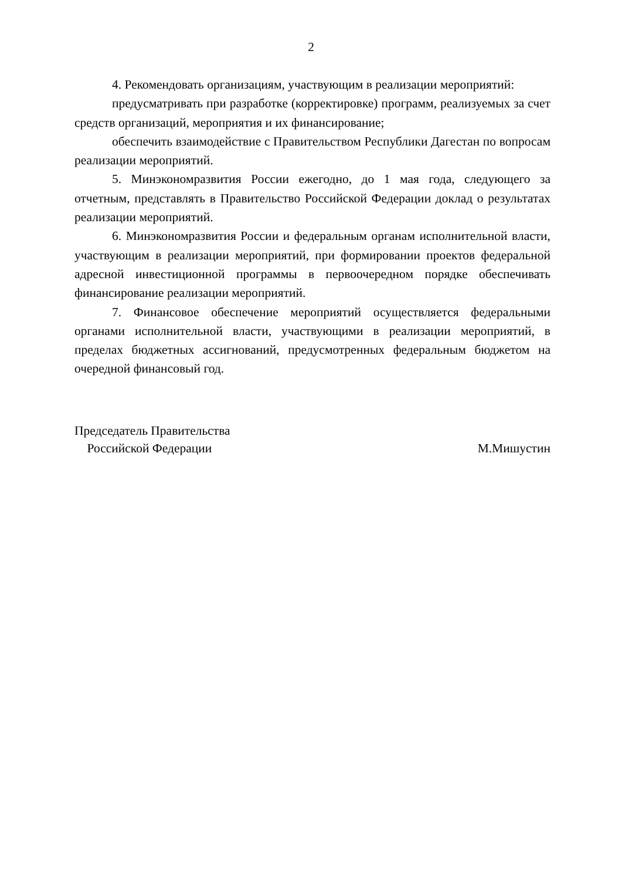2
4. Рекомендовать организациям, участвующим в реализации мероприятий:
предусматривать при разработке (корректировке) программ, реализуемых за счет средств организаций, мероприятия и их финансирование;
обеспечить взаимодействие с Правительством Республики Дагестан по вопросам реализации мероприятий.
5. Минэкономразвития России ежегодно, до 1 мая года, следующего за отчетным, представлять в Правительство Российской Федерации доклад о результатах реализации мероприятий.
6. Минэкономразвития России и федеральным органам исполнительной власти, участвующим в реализации мероприятий, при формировании проектов федеральной адресной инвестиционной программы в первоочередном порядке обеспечивать финансирование реализации мероприятий.
7. Финансовое обеспечение мероприятий осуществляется федеральными органами исполнительной власти, участвующими в реализации мероприятий, в пределах бюджетных ассигнований, предусмотренных федеральным бюджетом на очередной финансовый год.
Председатель Правительства
Российской Федерации
М.Мишустин